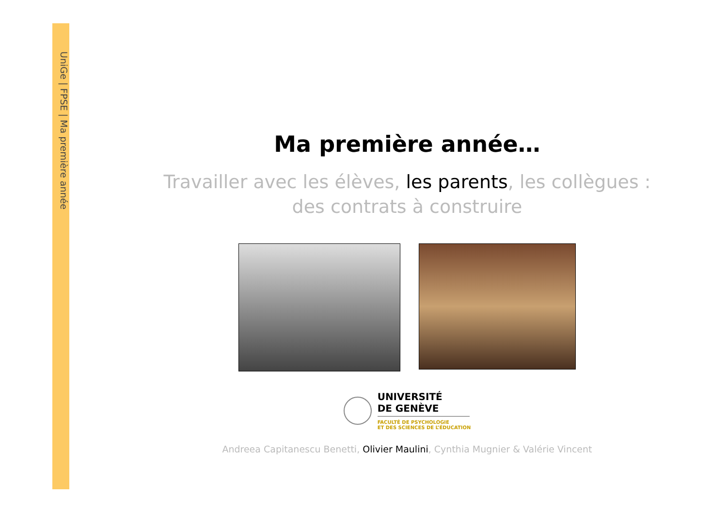UniGe | FPSE | Ma première année
Ma première année…
Travailler avec les élèves, les parents, les collègues : des contrats à construire
UNIVERSITÉ
DE GENÈVE
FACULTÉ DE PSYCHOLOGIE
ET DES SCIENCES DE L’ÉDUCATION
Andreea Capitanescu Benetti, Olivier Maulini, Cynthia Mugnier & Valérie Vincent